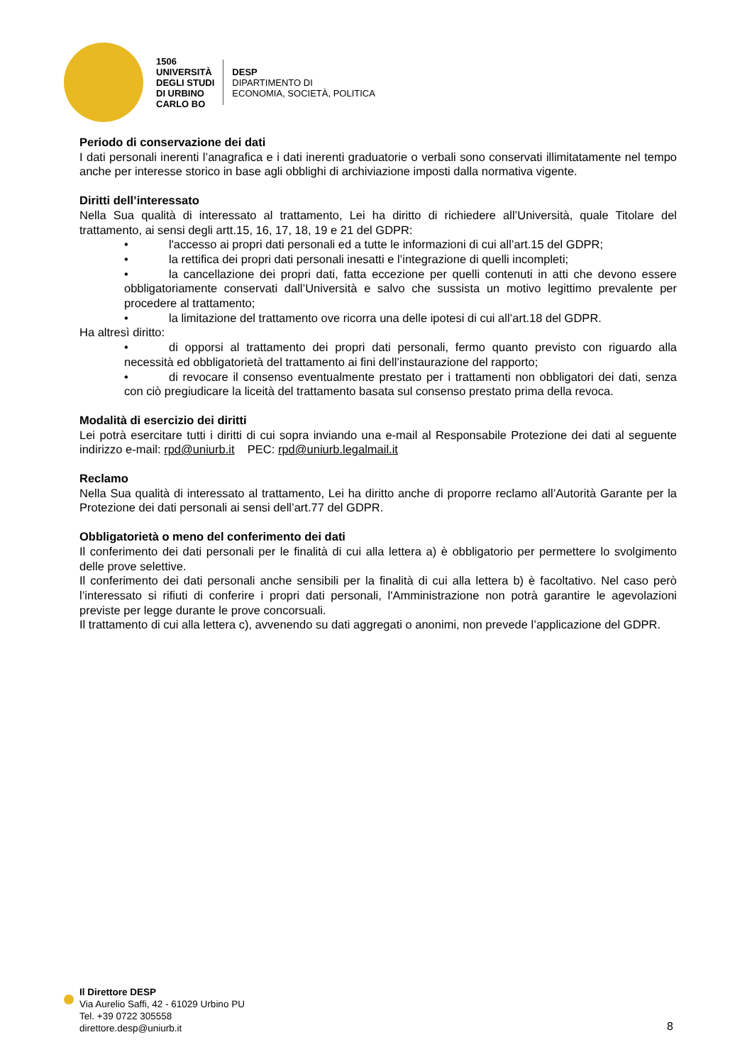1506
UNIVERSITÀ
DEGLI STUDI
DI URBINO
CARLO BO
DESP
DIPARTIMENTO DI
ECONOMIA, SOCIETÀ, POLITICA
Periodo di conservazione dei dati
I dati personali inerenti l’anagrafica e i dati inerenti graduatorie o verbali sono conservati illimitatamente nel tempo anche per interesse storico in base agli obblighi di archiviazione imposti dalla normativa vigente.
Diritti dell’interessato
Nella Sua qualità di interessato al trattamento, Lei ha diritto di richiedere all’Università, quale Titolare del trattamento, ai sensi degli artt.15, 16, 17, 18, 19 e 21 del GDPR:
• l'accesso ai propri dati personali ed a tutte le informazioni di cui all’art.15 del GDPR;
• la rettifica dei propri dati personali inesatti e l’integrazione di quelli incompleti;
• la cancellazione dei propri dati, fatta eccezione per quelli contenuti in atti che devono essere obbligatoriamente conservati dall’Università e salvo che sussista un motivo legittimo prevalente per procedere al trattamento;
• la limitazione del trattamento ove ricorra una delle ipotesi di cui all’art.18 del GDPR.
Ha altresì diritto:
• di opporsi al trattamento dei propri dati personali, fermo quanto previsto con riguardo alla necessità ed obbligatorietà del trattamento ai fini dell’instaurazione del rapporto;
• di revocare il consenso eventualmente prestato per i trattamenti non obbligatori dei dati, senza con ciò pregiudicare la liceità del trattamento basata sul consenso prestato prima della revoca.
Modalità di esercizio dei diritti
Lei potrà esercitare tutti i diritti di cui sopra inviando una e-mail al Responsabile Protezione dei dati al seguente indirizzo e-mail: rpd@uniurb.it PEC: rpd@uniurb.legalmail.it
Reclamo
Nella Sua qualità di interessato al trattamento, Lei ha diritto anche di proporre reclamo all’Autorità Garante per la Protezione dei dati personali ai sensi dell’art.77 del GDPR.
Obbligatorietà o meno del conferimento dei dati
Il conferimento dei dati personali per le finalità di cui alla lettera a) è obbligatorio per permettere lo svolgimento delle prove selettive.
Il conferimento dei dati personali anche sensibili per la finalità di cui alla lettera b) è facoltativo. Nel caso però l’interessato si rifiuti di conferire i propri dati personali, l'Amministrazione non potrà garantire le agevolazioni previste per legge durante le prove concorsuali.
Il trattamento di cui alla lettera c), avvenendo su dati aggregati o anonimi, non prevede l’applicazione del GDPR.
Il Direttore DESP
Via Aurelio Saffi, 42 - 61029 Urbino PU
Tel. +39 0722 305558
direttore.desp@uniurb.it
8